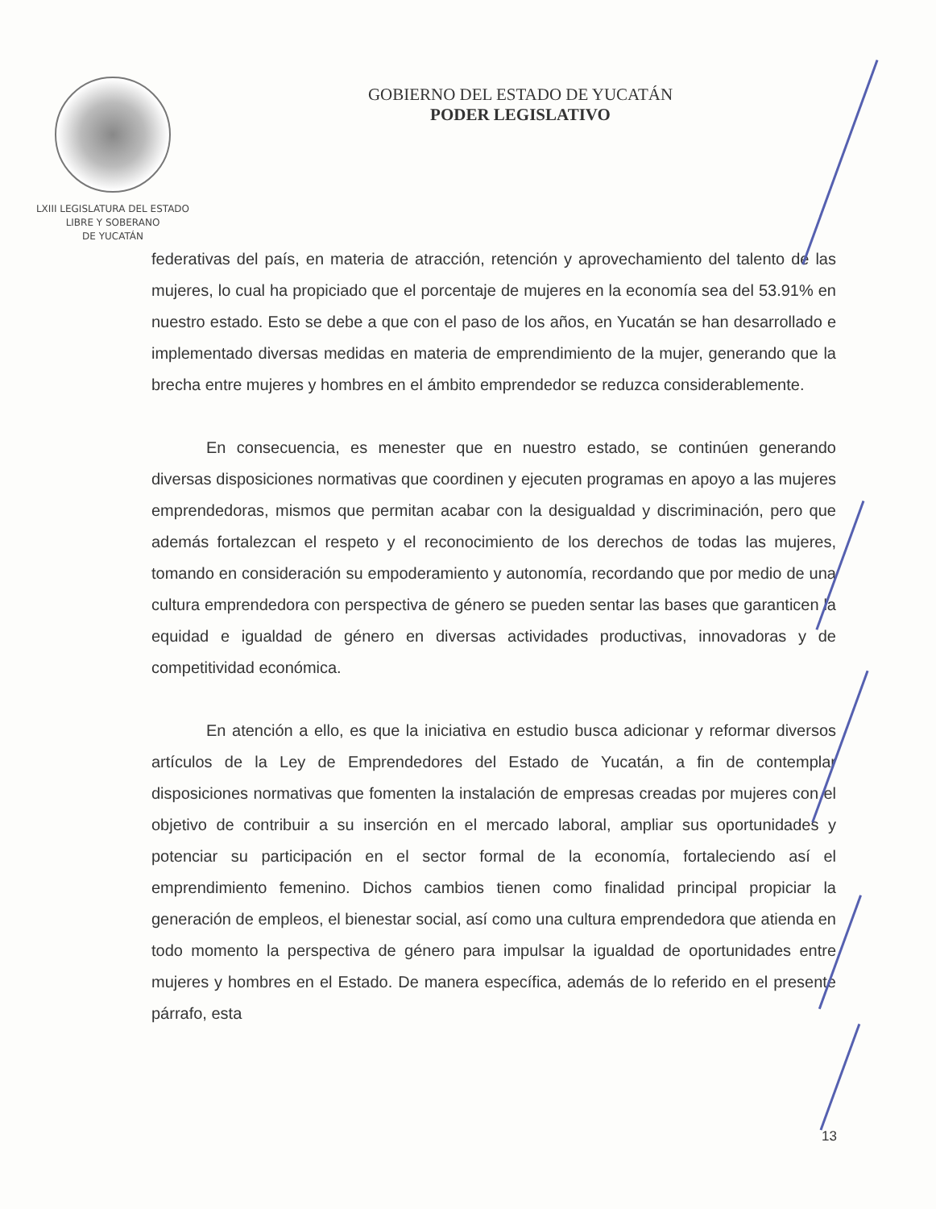LXIII LEGISLATURA DEL ESTADO
LIBRE Y SOBERANO
DE YUCATÁN
GOBIERNO DEL ESTADO DE YUCATÁN
PODER LEGISLATIVO
federativas del país, en materia de atracción, retención y aprovechamiento del talento de las mujeres, lo cual ha propiciado que el porcentaje de mujeres en la economía sea del 53.91% en nuestro estado. Esto se debe a que con el paso de los años, en Yucatán se han desarrollado e implementado diversas medidas en materia de emprendimiento de la mujer, generando que la brecha entre mujeres y hombres en el ámbito emprendedor se reduzca considerablemente.
En consecuencia, es menester que en nuestro estado, se continúen generando diversas disposiciones normativas que coordinen y ejecuten programas en apoyo a las mujeres emprendedoras, mismos que permitan acabar con la desigualdad y discriminación, pero que además fortalezcan el respeto y el reconocimiento de los derechos de todas las mujeres, tomando en consideración su empoderamiento y autonomía, recordando que por medio de una cultura emprendedora con perspectiva de género se pueden sentar las bases que garanticen la equidad e igualdad de género en diversas actividades productivas, innovadoras y de competitividad económica.
En atención a ello, es que la iniciativa en estudio busca adicionar y reformar diversos artículos de la Ley de Emprendedores del Estado de Yucatán, a fin de contemplar disposiciones normativas que fomenten la instalación de empresas creadas por mujeres con el objetivo de contribuir a su inserción en el mercado laboral, ampliar sus oportunidades y potenciar su participación en el sector formal de la economía, fortaleciendo así el emprendimiento femenino. Dichos cambios tienen como finalidad principal propiciar la generación de empleos, el bienestar social, así como una cultura emprendedora que atienda en todo momento la perspectiva de género para impulsar la igualdad de oportunidades entre mujeres y hombres en el Estado. De manera específica, además de lo referido en el presente párrafo, esta
13